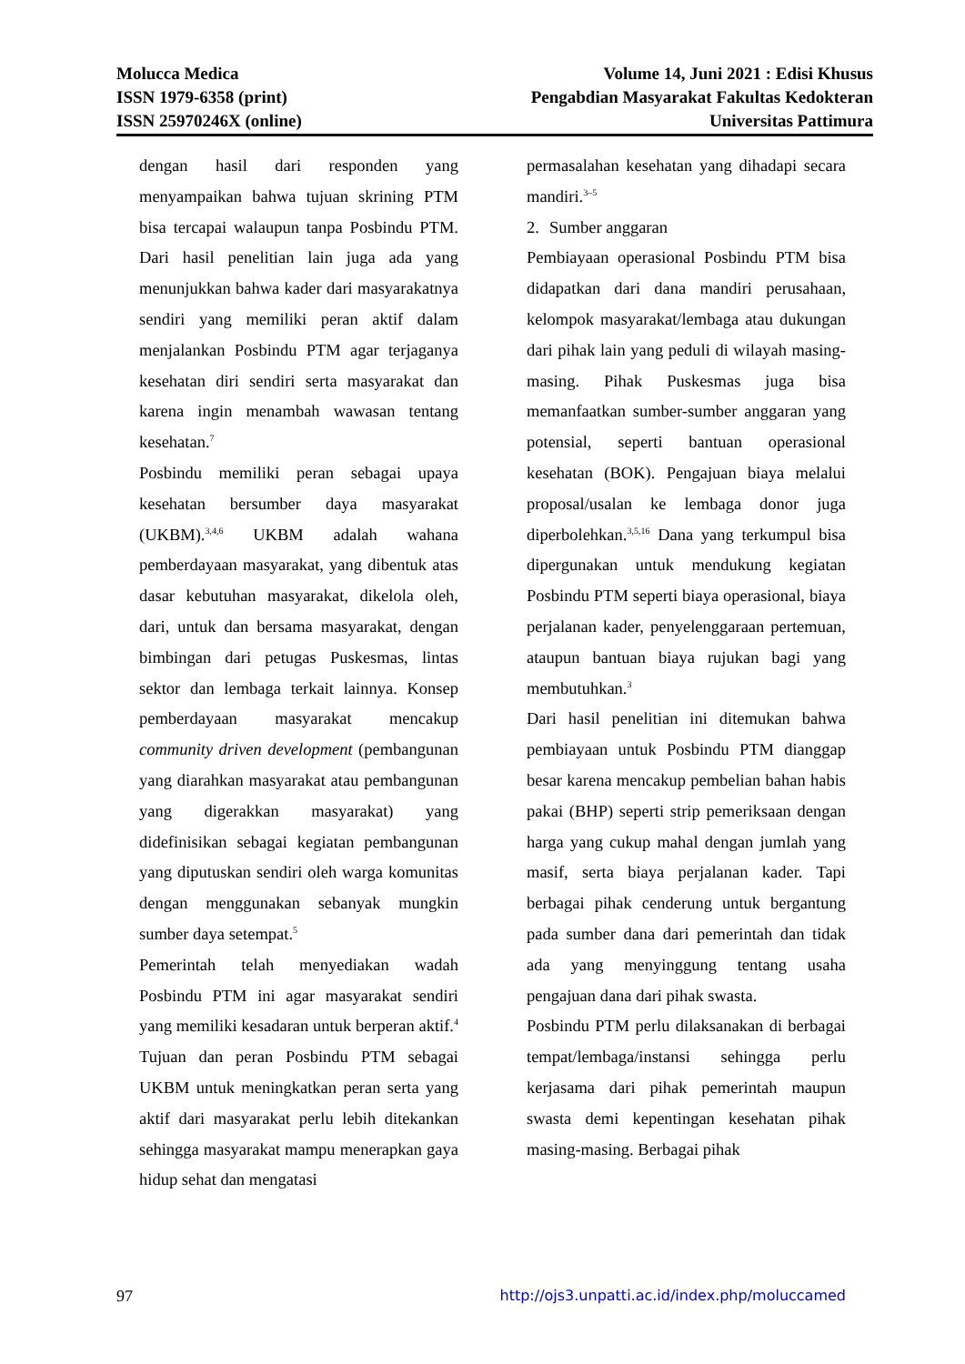Molucca Medica
ISSN 1979-6358 (print)
ISSN 25970246X (online)
Volume 14, Juni 2021 : Edisi Khusus
Pengabdian Masyarakat Fakultas Kedokteran
Universitas Pattimura
dengan hasil dari responden yang menyampaikan bahwa tujuan skrining PTM bisa tercapai walaupun tanpa Posbindu PTM. Dari hasil penelitian lain juga ada yang menunjukkan bahwa kader dari masyarakatnya sendiri yang memiliki peran aktif dalam menjalankan Posbindu PTM agar terjaganya kesehatan diri sendiri serta masyarakat dan karena ingin menambah wawasan tentang kesehatan.<sup>7</sup>
Posbindu memiliki peran sebagai upaya kesehatan bersumber daya masyarakat (UKBM).<sup>3,4,6</sup> UKBM adalah wahana pemberdayaan masyarakat, yang dibentuk atas dasar kebutuhan masyarakat, dikelola oleh, dari, untuk dan bersama masyarakat, dengan bimbingan dari petugas Puskesmas, lintas sektor dan lembaga terkait lainnya. Konsep pemberdayaan masyarakat mencakup community driven development (pembangunan yang diarahkan masyarakat atau pembangunan yang digerakkan masyarakat) yang didefinisikan sebagai kegiatan pembangunan yang diputuskan sendiri oleh warga komunitas dengan menggunakan sebanyak mungkin sumber daya setempat.<sup>5</sup>
Pemerintah telah menyediakan wadah Posbindu PTM ini agar masyarakat sendiri yang memiliki kesadaran untuk berperan aktif.<sup>4</sup> Tujuan dan peran Posbindu PTM sebagai UKBM untuk meningkatkan peran serta yang aktif dari masyarakat perlu lebih ditekankan sehingga masyarakat mampu menerapkan gaya hidup sehat dan mengatasi
permasalahan kesehatan yang dihadapi secara mandiri.<sup>3–5</sup>
2. Sumber anggaran
Pembiayaan operasional Posbindu PTM bisa didapatkan dari dana mandiri perusahaan, kelompok masyarakat/lembaga atau dukungan dari pihak lain yang peduli di wilayah masing-masing. Pihak Puskesmas juga bisa memanfaatkan sumber-sumber anggaran yang potensial, seperti bantuan operasional kesehatan (BOK). Pengajuan biaya melalui proposal/usalan ke lembaga donor juga diperbolehkan.<sup>3,5,16</sup> Dana yang terkumpul bisa dipergunakan untuk mendukung kegiatan Posbindu PTM seperti biaya operasional, biaya perjalanan kader, penyelenggaraan pertemuan, ataupun bantuan biaya rujukan bagi yang membutuhkan.<sup>3</sup>
Dari hasil penelitian ini ditemukan bahwa pembiayaan untuk Posbindu PTM dianggap besar karena mencakup pembelian bahan habis pakai (BHP) seperti strip pemeriksaan dengan harga yang cukup mahal dengan jumlah yang masif, serta biaya perjalanan kader. Tapi berbagai pihak cenderung untuk bergantung pada sumber dana dari pemerintah dan tidak ada yang menyinggung tentang usaha pengajuan dana dari pihak swasta.
Posbindu PTM perlu dilaksanakan di berbagai tempat/lembaga/instansi sehingga perlu kerjasama dari pihak pemerintah maupun swasta demi kepentingan kesehatan pihak masing-masing. Berbagai pihak
97 http://ojs3.unpatti.ac.id/index.php/moluccamed